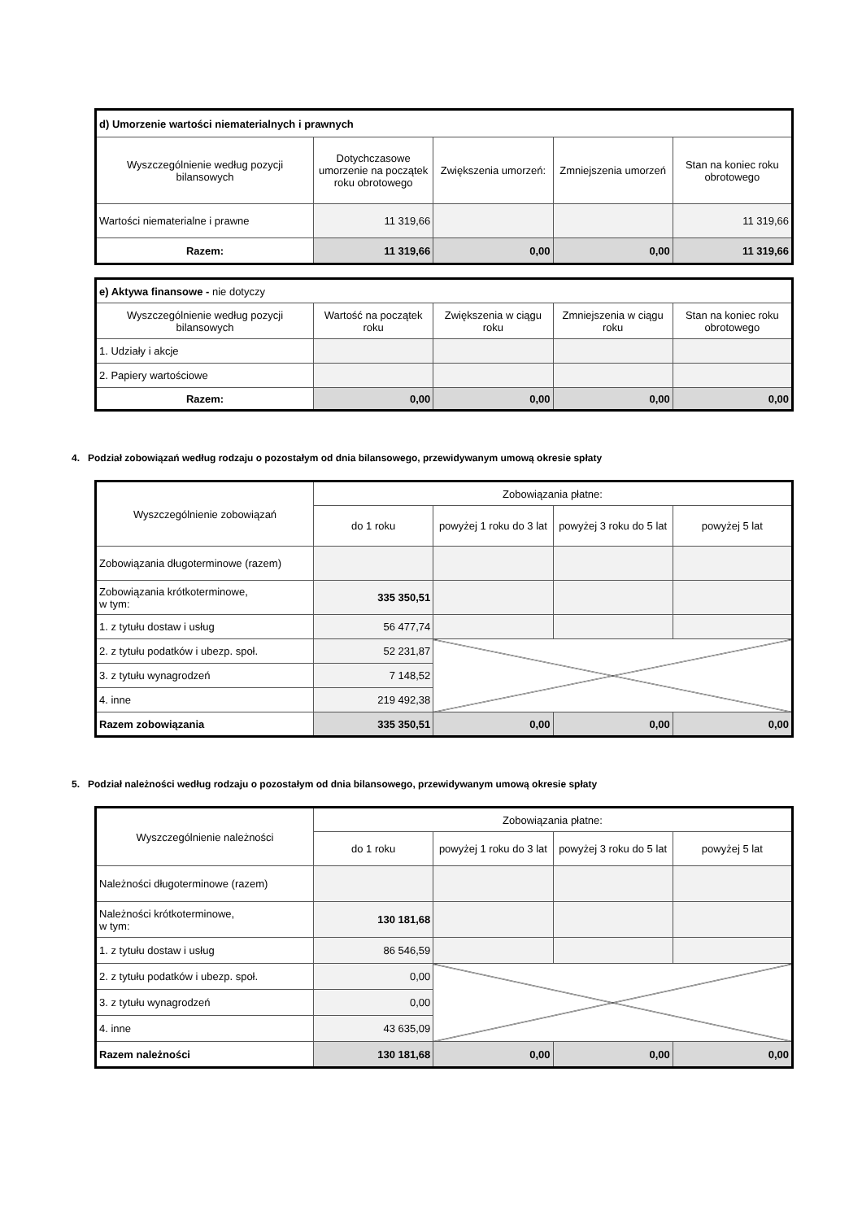| d) Umorzenie wartości niematerialnych i prawnych | | | | |
| Wyszczególnienie według pozycji bilansowych | Dotychczasowe umorzenie na początek roku obrotowego | Zwiększenia umorzeń: | Zmniejszenia umorzeń | Stan na koniec roku obrotowego |
| Wartości niematerialne i prawne | 11 319,66 | | | 11 319,66 |
| Razem: | 11 319,66 | 0,00 | 0,00 | 11 319,66 |
| e) Aktywa finansowe - nie dotyczy | | | | |
| Wyszczególnienie według pozycji bilansowych | Wartość na początek roku | Zwiększenia w ciągu roku | Zmniejszenia w ciągu roku | Stan na koniec roku obrotowego |
| 1. Udziały i akcje | | | | |
| 2. Papiery wartościowe | | | | |
| Razem: | 0,00 | 0,00 | 0,00 | 0,00 |
4. Podział zobowiązań według rodzaju o pozostałym od dnia bilansowego, przewidywanym umową okresie spłaty
| Wyszczególnienie zobowiązań | Zobowiązania płatne: | | | |
| --- | --- | --- | --- | --- |
| | do 1 roku | powyżej 1 roku do 3 lat | powyżej 3 roku do 5 lat | powyżej 5 lat |
| Zobowiązania długoterminowe (razem) | | | | |
| Zobowiązania krótkoterminowe, w tym: | 335 350,51 | | | |
| 1. z tytułu dostaw i usług | 56 477,74 | | | |
| 2. z tytułu podatków i ubezp. społ. | 52 231,87 | | | |
| 3. z tytułu wynagrodzeń | 7 148,52 | | | |
| 4. inne | 219 492,38 | | | |
| Razem zobowiązania | 335 350,51 | 0,00 | 0,00 | 0,00 |
5. Podział należności według rodzaju o pozostałym od dnia bilansowego, przewidywanym umową okresie spłaty
| Wyszczególnienie należności | Zobowiązania płatne: | | | |
| --- | --- | --- | --- | --- |
| | do 1 roku | powyżej 1 roku do 3 lat | powyżej 3 roku do 5 lat | powyżej 5 lat |
| Należności długoterminowe (razem) | | | | |
| Należności krótkoterminowe, w tym: | 130 181,68 | | | |
| 1. z tytułu dostaw i usług | 86 546,59 | | | |
| 2. z tytułu podatków i ubezp. społ. | 0,00 | | | |
| 3. z tytułu wynagrodzeń | 0,00 | | | |
| 4. inne | 43 635,09 | | | |
| Razem należności | 130 181,68 | 0,00 | 0,00 | 0,00 |